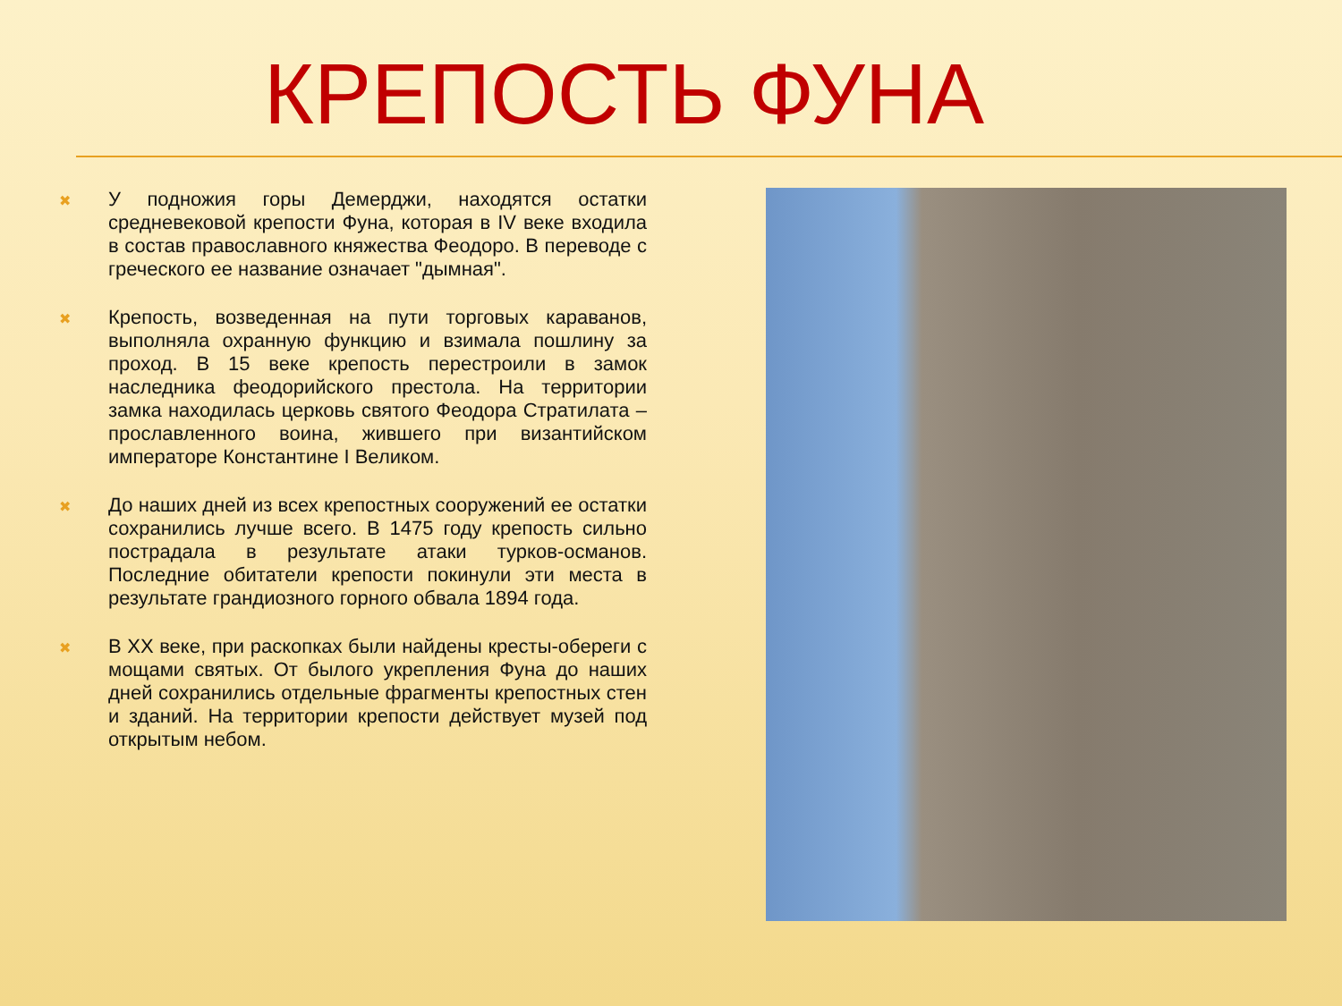КРЕПОСТЬ ФУНА
✖
У подножия горы Демерджи, находятся остатки средневековой крепости Фуна, которая в IV веке входила в состав православного княжества Феодоро. В переводе с греческого ее название означает "дымная".
✖
Крепость, возведенная на пути торговых караванов, выполняла охранную функцию и взимала пошлину за проход. В 15 веке крепость перестроили в замок наследника феодорийского престола. На территории замка находилась церковь святого Феодора Стратилата – прославленного воина, жившего при византийском императоре Константине I Великом.
✖
До наших дней из всех крепостных сооружений ее остатки сохранились лучше всего. В 1475 году крепость сильно пострадала в результате атаки турков-османов. Последние обитатели крепости покинули эти места в результате грандиозного горного обвала 1894 года.
✖
В XX веке, при раскопках были найдены кресты-обереги с мощами святых. От былого укрепления Фуна до наших дней сохранились отдельные фрагменты крепостных стен и зданий. На территории крепости действует музей под открытым небом.